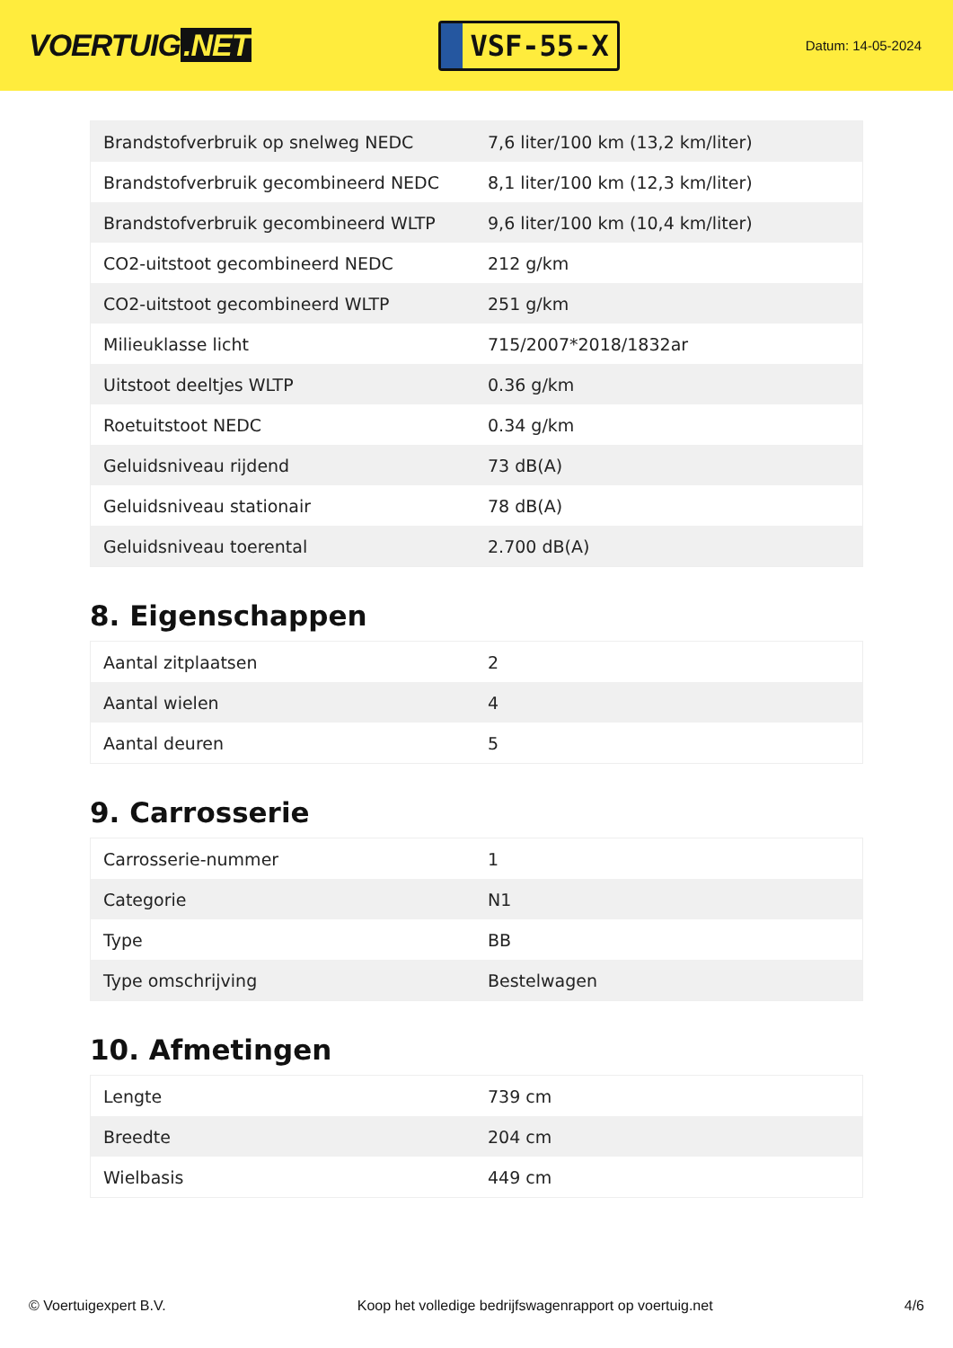VOERTUIG.NET
VSF-55-X
Datum: 14-05-2024
| Brandstofverbruik op snelweg NEDC | 7,6 liter/100 km (13,2 km/liter) |
| Brandstofverbruik gecombineerd NEDC | 8,1 liter/100 km (12,3 km/liter) |
| Brandstofverbruik gecombineerd WLTP | 9,6 liter/100 km (10,4 km/liter) |
| CO2-uitstoot gecombineerd NEDC | 212 g/km |
| CO2-uitstoot gecombineerd WLTP | 251 g/km |
| Milieuklasse licht | 715/2007*2018/1832ar |
| Uitstoot deeltjes WLTP | 0.36 g/km |
| Roetuitstoot NEDC | 0.34 g/km |
| Geluidsniveau rijdend | 73 dB(A) |
| Geluidsniveau stationair | 78 dB(A) |
| Geluidsniveau toerental | 2.700 dB(A) |
8. Eigenschappen
| Aantal zitplaatsen | 2 |
| Aantal wielen | 4 |
| Aantal deuren | 5 |
9. Carrosserie
| Carrosserie-nummer | 1 |
| Categorie | N1 |
| Type | BB |
| Type omschrijving | Bestelwagen |
10. Afmetingen
| Lengte | 739 cm |
| Breedte | 204 cm |
| Wielbasis | 449 cm |
© Voertuigexpert B.V. Koop het volledige bedrijfswagenrapport op voertuig.net 4/6